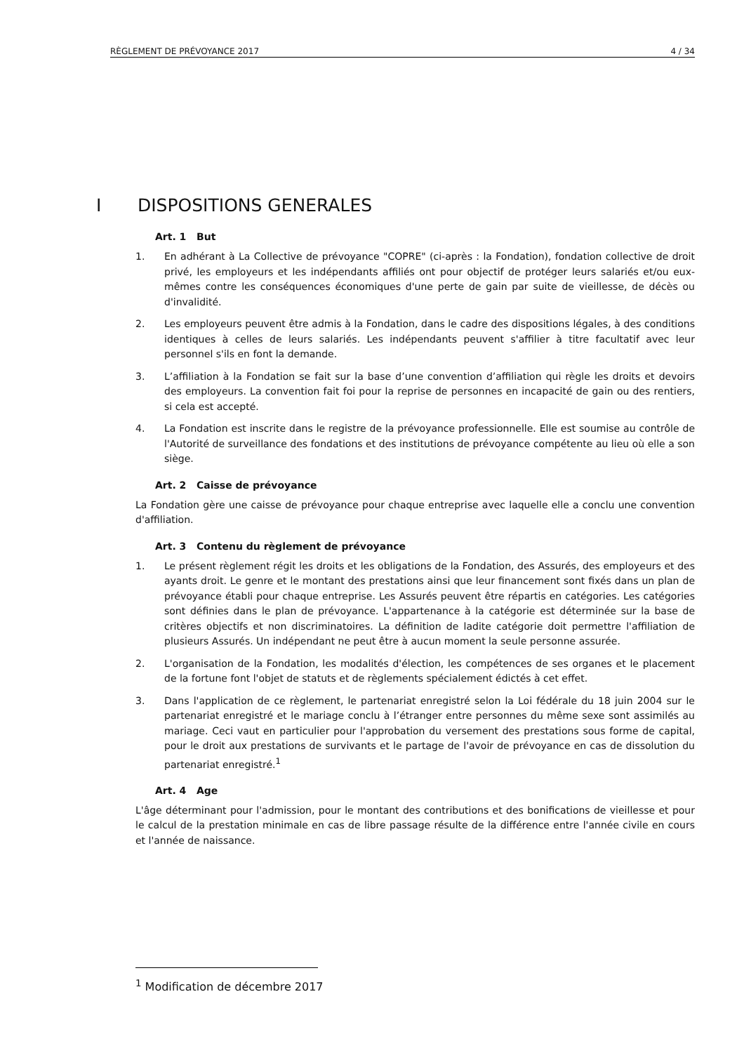RÈGLEMENT DE PRÉVOYANCE 2017 4 / 34
I DISPOSITIONS GENERALES
Art. 1 But
1. En adhérant à La Collective de prévoyance "COPRE" (ci-après : la Fondation), fondation collective de droit privé, les employeurs et les indépendants affiliés ont pour objectif de protéger leurs salariés et/ou eux-mêmes contre les conséquences économiques d'une perte de gain par suite de vieillesse, de décès ou d'invalidité.
2. Les employeurs peuvent être admis à la Fondation, dans le cadre des dispositions légales, à des conditions identiques à celles de leurs salariés. Les indépendants peuvent s'affilier à titre facultatif avec leur personnel s'ils en font la demande.
3. L’affiliation à la Fondation se fait sur la base d’une convention d’affiliation qui règle les droits et devoirs des employeurs. La convention fait foi pour la reprise de personnes en incapacité de gain ou des rentiers, si cela est accepté.
4. La Fondation est inscrite dans le registre de la prévoyance professionnelle. Elle est soumise au contrôle de l'Autorité de surveillance des fondations et des institutions de prévoyance compétente au lieu où elle a son siège.
Art. 2 Caisse de prévoyance
La Fondation gère une caisse de prévoyance pour chaque entreprise avec laquelle elle a conclu une convention d'affiliation.
Art. 3 Contenu du règlement de prévoyance
1. Le présent règlement régit les droits et les obligations de la Fondation, des Assurés, des employeurs et des ayants droit. Le genre et le montant des prestations ainsi que leur financement sont fixés dans un plan de prévoyance établi pour chaque entreprise. Les Assurés peuvent être répartis en catégories. Les catégories sont définies dans le plan de prévoyance. L'appartenance à la catégorie est déterminée sur la base de critères objectifs et non discriminatoires. La définition de ladite catégorie doit permettre l'affiliation de plusieurs Assurés. Un indépendant ne peut être à aucun moment la seule personne assurée.
2. L'organisation de la Fondation, les modalités d'élection, les compétences de ses organes et le placement de la fortune font l'objet de statuts et de règlements spécialement édictés à cet effet.
3. Dans l'application de ce règlement, le partenariat enregistré selon la Loi fédérale du 18 juin 2004 sur le partenariat enregistré et le mariage conclu à l’étranger entre personnes du même sexe sont assimilés au mariage. Ceci vaut en particulier pour l'approbation du versement des prestations sous forme de capital, pour le droit aux prestations de survivants et le partage de l'avoir de prévoyance en cas de dissolution du partenariat enregistré.<sup>1</sup>
Art. 4 Age
L'âge déterminant pour l'admission, pour le montant des contributions et des bonifications de vieillesse et pour le calcul de la prestation minimale en cas de libre passage résulte de la différence entre l'année civile en cours et l'année de naissance.
<sup>1</sup> Modification de décembre 2017